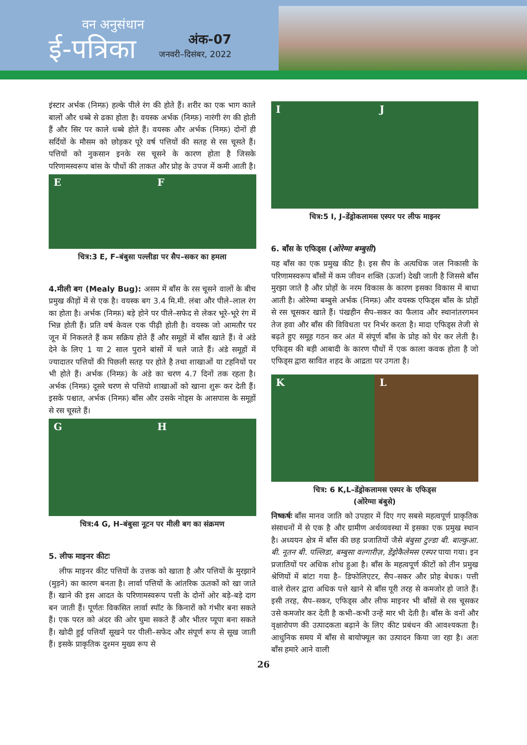वन अनुसंधान
ई-पत्रिका
अंक-07
जनवरी–दिसंबर, 2022
इंस्टार अर्भक (निम्फ़) हल्के पीले रंग की होते हैं। शरीर का एक भाग काले बालों और धब्बे से ढका होता है। वयस्क अर्भक (निम्फ़) नारंगी रंग की होती हैं और सिर पर काले धब्बे होते हैं। वयस्क और अर्भक (निम्फ़) दोनों ही सर्दियों के मौसम को छोड़कर पूरे वर्ष पत्तियों की सतह से रस चूसते हैं। पत्तियों को नुकसान इनके रस चूसने के कारण होता है जिसके परिणामस्वरूप बांस के पौधों की ताकत और प्रोह के उपज में कमी आती है।
E F
चित्र:3 E, F–बंबुसा पल्लीडा पर सैप–सकर का हमला
4.मीली बग (Mealy Bug): असम में बाँस के रस चूसने वालों के बीच प्रमुख कीड़ों में से एक है। वयस्क बग 3.4 मि.मी. लंबा और पीले–लाल रंग का होता है। अर्भक (निम्फ़) बड़े होने पर पीले–सफेद से लेकर भूरे–भूरे रंग में भिन्न होती हैं। प्रति वर्ष केवल एक पीढ़ी होती है। वयस्क जो आमतौर पर जून में निकलते हैं कम सक्रिय होते हैं और समूहों में बाँस खाते हैं। वे अंडे देने के लिए 1 या 2 साल पुराने बांसों में चले जाते हैं। अंडे समूहों में ज्यादातर पत्तियों की पिछली सतह पर होते है तथा शाखाओं या टहनियों पर भी होते हैं। अर्भक (निम्फ़) के अंडे का चरण 4.7 दिनों तक रहता है। अर्भक (निम्फ़) दूसरे चरण से पत्तियो शाखाओं को खाना शुरू कर देती हैं। इसके पश्चात, अर्भक (निम्फ़) बाँस और उसके नोड्स के आसपास के समूहों से रस चूसते हैं।
G H
चित्र:4 G, H–बंबुसा नूटन पर मीली बग का संक्रमण
5. लीफ माइनर कीटः
लीफ माइनर कीट पत्तियों के उत्तक को खाता है और पत्तियों के मुरझाने (मुड़ने) का कारण बनता है। लार्वा पत्तियों के आंतरिक ऊतकों को खा जाते हैं। खाने की इस आदत के परिणामस्वरूप पत्ती के दोनों ओर बड़े–बड़े दाग बन जाती हैं। पूर्णतः विकसित लार्वा स्पॉट के किनारों को गंभीर बना सकते हैं। एक परत को अंदर की ओर घुमा सकते हैं और भीतर प्यूपा बना सकते हैं। खोदी हुई पत्तियाँ सूखने पर पीली–सफेद और संपूर्ण रूप से सूख जाती हैं। इसके प्राकृतिक दुश्मन मुख्य रूप से
I J
चित्र:5 I, J–डेंड्रोकलामस एस्पर पर लीफ माइनर
6. बाँस के एफिड्स (ओरेग्मा बम्बुसी)
यह बाँस का एक प्रमुख कीट है। इस सैप के अत्यधिक जल निकासी के परिणामस्वरूप बाँसों में कम जीवन शक्ति (ऊर्जा) देखी जाती है जिससे बाँस मुरझा जाते है और प्रोहों के नरम विकास के कारण इसका विकास में बाधा आती है। ओरेग्मा बम्बुसे अर्भक (निम्फ़) और वयस्क एफिड्स बाँस के प्रोहों से रस चूसकर खाते हैं। पंखहीन सैप–सकर का फैलाव और स्थानांतरगमन तेज हवा और बाँस की विविधता पर निर्भर करता है। मादा एफिड्स तेजी से बढ़ते हुए समूह गठन कर अंत में संपूर्ण बाँस के प्रोह को घेर कर लेती है। एफिड्स की बड़ी आबादी के कारण पौधों में एक काला कवक होता है जो एफिड्स द्वारा स्रावित शहद के आद्रता पर उगता है।
K L
चित्र: 6 K,L–डेंड्रोकलामस एस्पर के एफिड्स
(ओरेग्मा बंबुसे)
निष्कर्षः बाँस मानव जाति को उपहार में दिए गए सबसे महत्वपूर्ण प्राकृतिक संसाधनों में से एक है और ग्रामीण अर्थव्यवस्था में इसका एक प्रमुख स्थान है। अध्ययन क्षेत्र में बाँस की छह प्रजातियों जैसे बंबुसा टुल्डा बी. बाल्कुआ. बी. नूतन बी. पल्लिडा, बम्बुसा वल्गारीज़, डेंड्रोकैलेमस एस्पर पाया गया। इन प्रजातियों पर अधिक शोध हुआ है। बाँस के महत्वपूर्ण कीटों को तीन प्रमुख श्रेणियों में बांटा गया है– डिफोलिएटर, सैप–सकर और प्रोह बेधक। पत्ती वाले रोलर द्वारा अधिक पत्ते खाने से बाँस पूरी तरह से कमजोर हो जाते हैं। इसी तरह, सैप–सकर, एफिड्स और लीफ माइनर भी बाँसों से रस चूसकर उसे कमजोर कर देती है कभी–कभी उन्हें मार भी देती है। बाँस के वनों और वृक्षारोपण की उत्पादकता बढ़ाने के लिए कीट प्रबंधन की आवश्यकता है। आधुनिक समय में बाँस से बायोफ्यूल का उत्पादन किया जा रहा है। अतः बाँस हमारे आने वाली
26